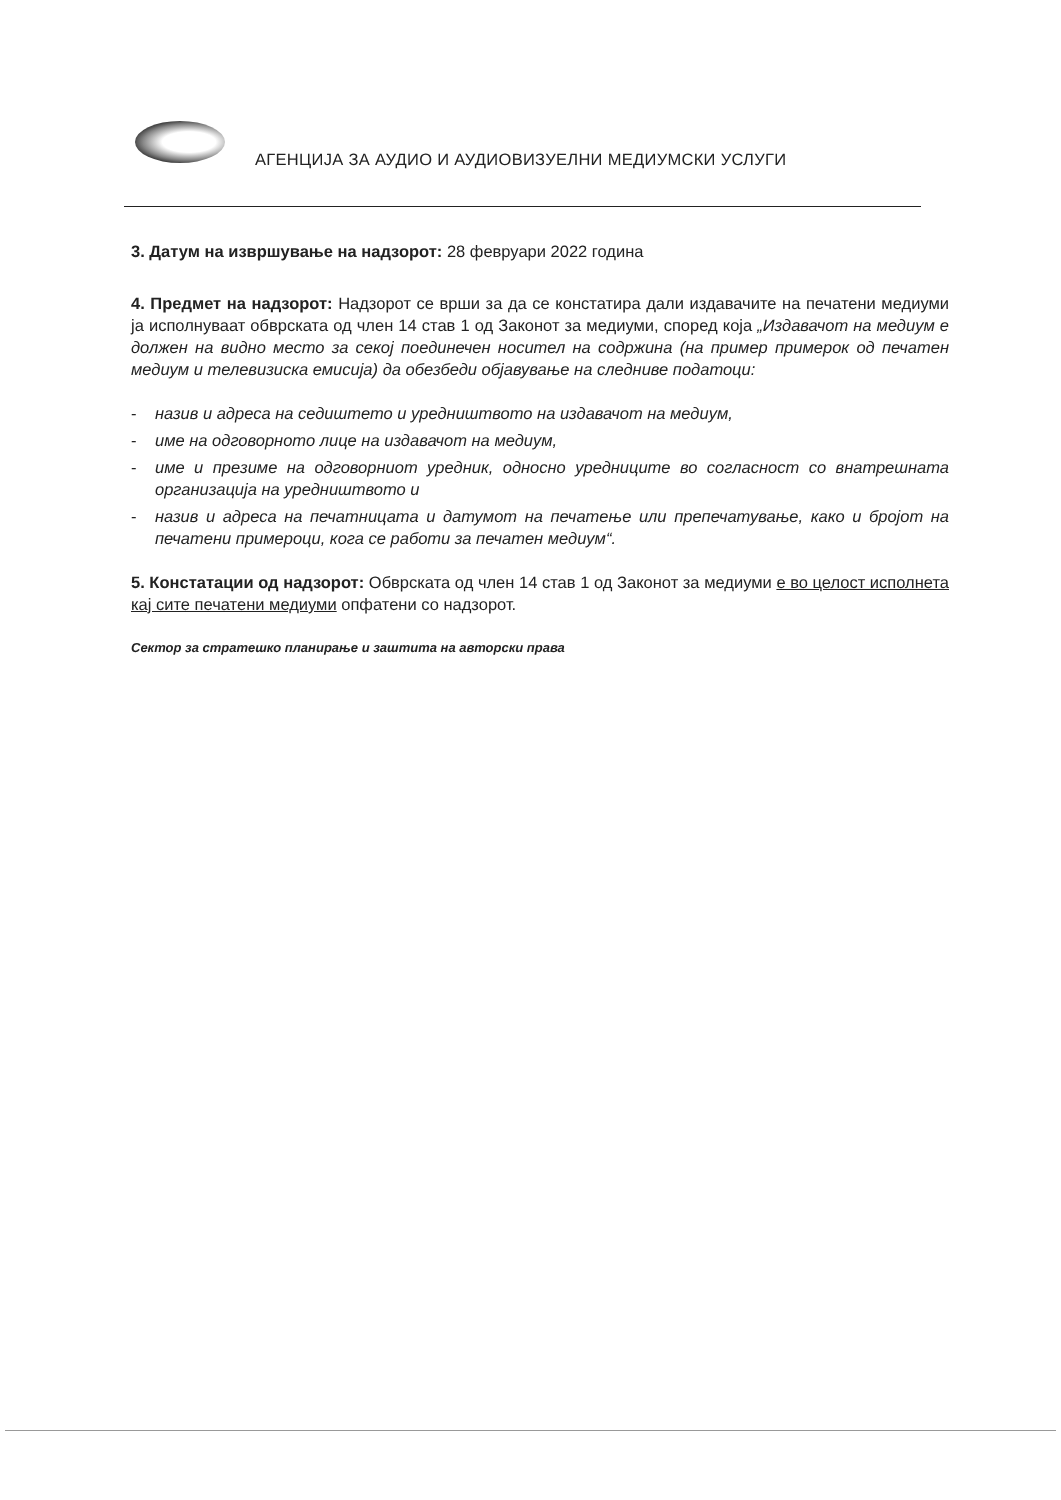АГЕНЦИЈА ЗА АУДИО И АУДИОВИЗУЕЛНИ МЕДИУМСКИ УСЛУГИ
3. Датум на извршување на надзорот: 28 февруари 2022 година
4. Предмет на надзорот: Надзорот се врши за да се констатира дали издавачите на печатени медиуми ја исполнуваат обврската од член 14 став 1 од Законот за медиуми, според која „Издавачот на медиум е должен на видно место за секој поединечен носител на содржина (на пример примерок од печатен медиум и телевизиска емисија) да обезбеди објавување на следниве податоци:
- назив и адреса на седиштето и уредништвото на издавачот на медиум,
- име на одговорното лице на издавачот на медиум,
- име и презиме на одговорниот уредник, односно уредниците во согласност со внатрешната организација на уредништвото и
- назив и адреса на печатницата и датумот на печатење или препечатување, како и бројот на печатени примероци, кога се работи за печатен медиум“.
5. Констатации од надзорот: Обврската од член 14 став 1 од Законот за медиуми е во целост исполнета кај сите печатени медиуми опфатени со надзорот.
Сектор за стратешко планирање и заштита на авторски права